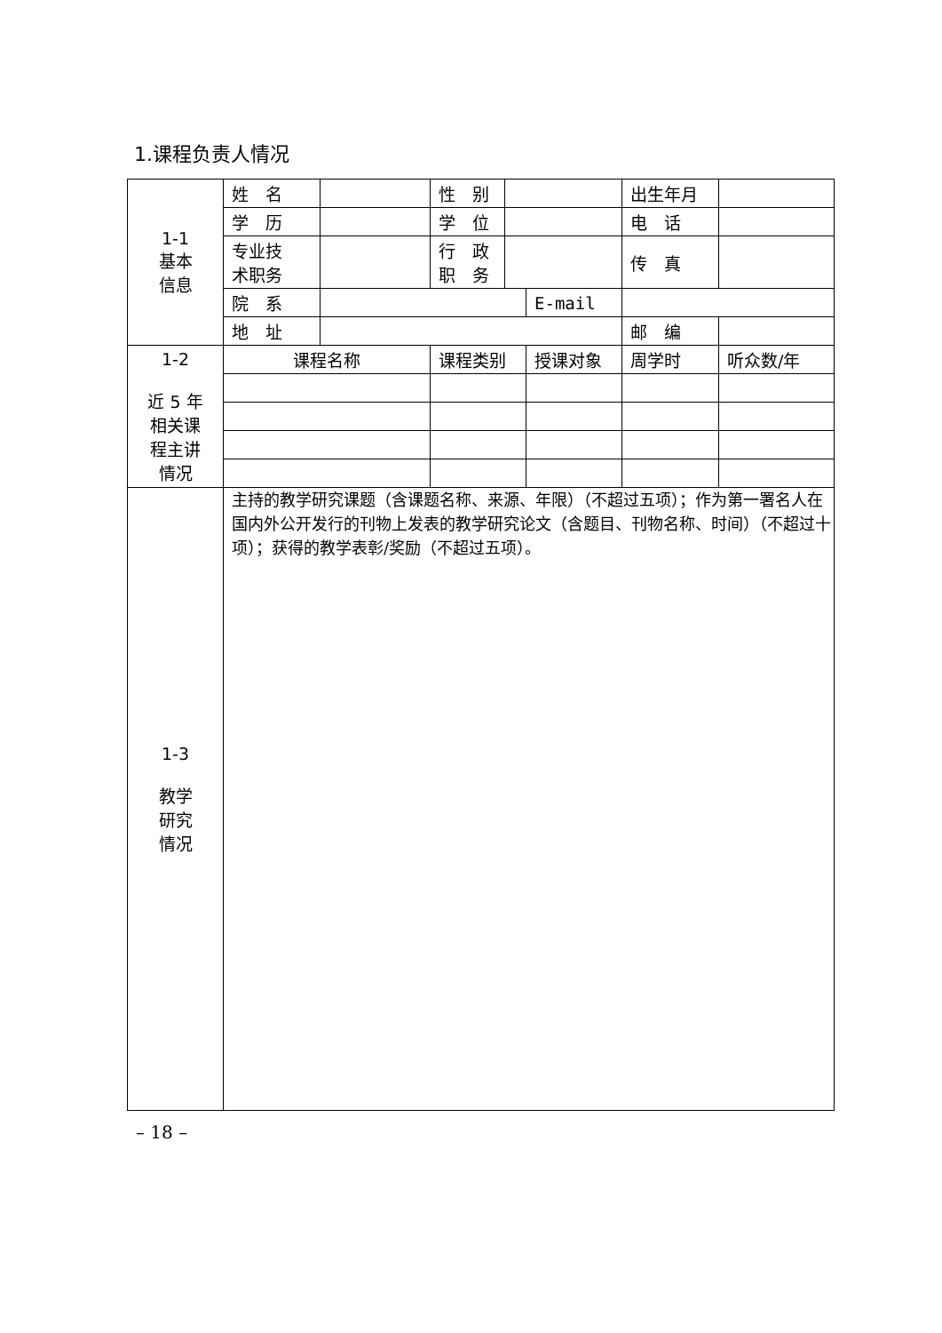1.课程负责人情况
| 1-1 基本 信息 | 姓 名 | | 性 别 | | | 出生年月 | |
| | 学 历 | | 学 位 | | | 电 话 | |
| | 专业技 术职务 | | 行 政 职 务 | | | 传 真 | |
| | 院 系 | | | | E-mail | | |
| | 地 址 | | | | | 邮 编 | |
| 1-2 近 5 年 相关课 程主讲 情况 | 课程名称 | | 课程类别 | | 授课对象 | 周学时 | 听众数/年 |
| 1-3 教学 研究 情况 | 主持的教学研究课题（含课题名称、来源、年限）（不超过五项）；作为第一署名人在国内外公开发行的刊物上发表的教学研究论文（含题目、刊物名称、时间）（不超过十项）；获得的教学表彰/奖励（不超过五项）。 | | | | | | |
– 18 –